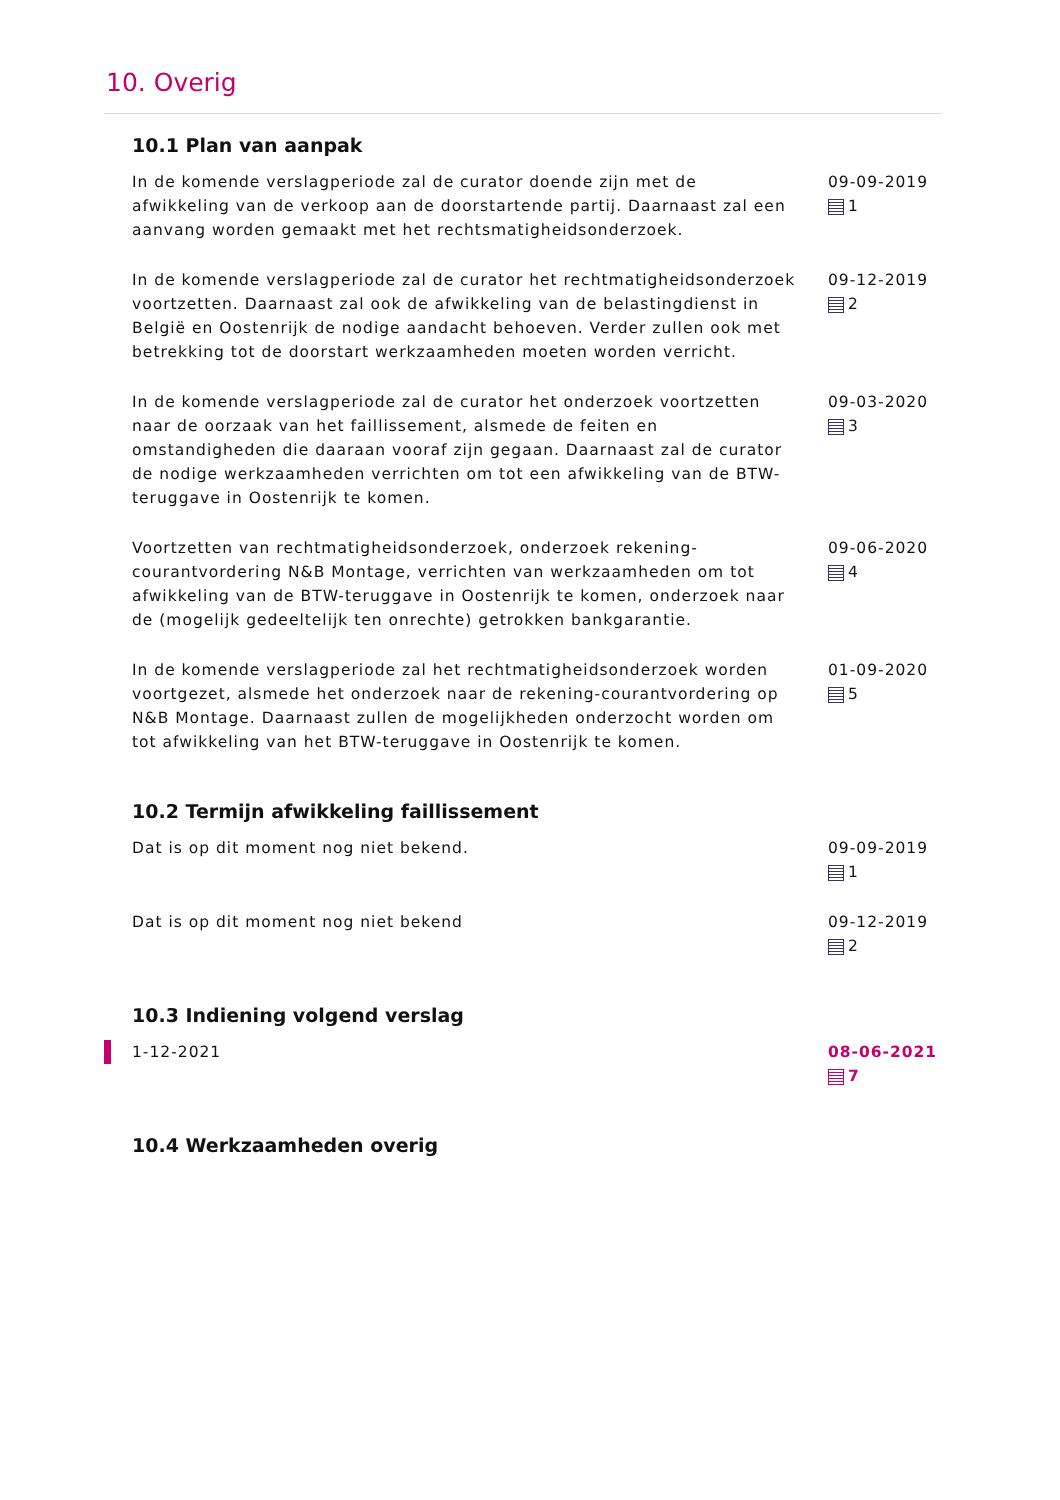10. Overig
10.1 Plan van aanpak
In de komende verslagperiode zal de curator doende zijn met de afwikkeling van de verkoop aan de doorstartende partij. Daarnaast zal een aanvang worden gemaakt met het rechtsmatigheidsonderzoek.
09-09-2019
1
In de komende verslagperiode zal de curator het rechtmatigheidsonderzoek voortzetten. Daarnaast zal ook de afwikkeling van de belastingdienst in België en Oostenrijk de nodige aandacht behoeven. Verder zullen ook met betrekking tot de doorstart werkzaamheden moeten worden verricht.
09-12-2019
2
In de komende verslagperiode zal de curator het onderzoek voortzetten naar de oorzaak van het faillissement, alsmede de feiten en omstandigheden die daaraan vooraf zijn gegaan. Daarnaast zal de curator de nodige werkzaamheden verrichten om tot een afwikkeling van de BTW-teruggave in Oostenrijk te komen.
09-03-2020
3
Voortzetten van rechtmatigheidsonderzoek, onderzoek rekening-courantvordering N&B Montage, verrichten van werkzaamheden om tot afwikkeling van de BTW-teruggave in Oostenrijk te komen, onderzoek naar de (mogelijk gedeeltelijk ten onrechte) getrokken bankgarantie.
09-06-2020
4
In de komende verslagperiode zal het rechtmatigheidsonderzoek worden voortgezet, alsmede het onderzoek naar de rekening-courantvordering op N&B Montage. Daarnaast zullen de mogelijkheden onderzocht worden om tot afwikkeling van het BTW-teruggave in Oostenrijk te komen.
01-09-2020
5
10.2 Termijn afwikkeling faillissement
Dat is op dit moment nog niet bekend. 09-09-2019
1
Dat is op dit moment nog niet bekend 09-12-2019
2
10.3 Indiening volgend verslag
1-12-2021 08-06-2021
7
10.4 Werkzaamheden overig